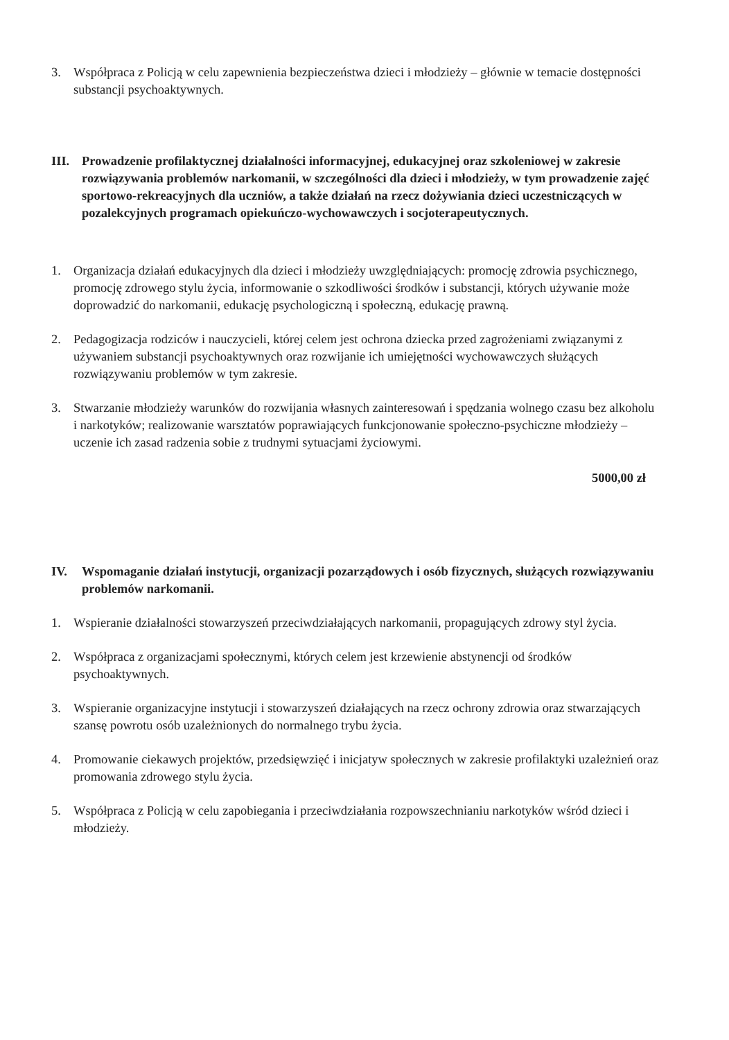3. Współpraca z Policją w celu zapewnienia bezpieczeństwa dzieci i młodzieży – głównie w temacie dostępności substancji psychoaktywnych.
III.
Prowadzenie profilaktycznej działalności informacyjnej, edukacyjnej oraz szkoleniowej w zakresie rozwiązywania problemów narkomanii, w szczególności dla dzieci i młodzieży, w tym prowadzenie zajęć sportowo-rekreacyjnych dla uczniów, a także działań na rzecz dożywiania dzieci uczestniczących w pozalekcyjnych programach opiekuńczo-wychowawczych i socjoterapeutycznych.
1. Organizacja działań edukacyjnych dla dzieci i młodzieży uwzględniających: promocję zdrowia psychicznego, promocję zdrowego stylu życia, informowanie o szkodliwości środków i substancji, których używanie może doprowadzić do narkomanii, edukację psychologiczną i społeczną, edukację prawną.
2. Pedagogizacja rodziców i nauczycieli, której celem jest ochrona dziecka przed zagrożeniami związanymi z używaniem substancji psychoaktywnych oraz rozwijanie ich umiejętności wychowawczych służących rozwiązywaniu problemów w tym zakresie.
3. Stwarzanie młodzieży warunków do rozwijania własnych zainteresowań i spędzania wolnego czasu bez alkoholu i narkotyków; realizowanie warsztatów poprawiających funkcjonowanie społeczno-psychiczne młodzieży – uczenie ich zasad radzenia sobie z trudnymi sytuacjami życiowymi.
5000,00 zł
IV. Wspomaganie działań instytucji, organizacji pozarządowych i osób fizycznych, służących rozwiązywaniu problemów narkomanii.
1. Wspieranie działalności stowarzyszeń przeciwdziałających narkomanii, propagujących zdrowy styl życia.
2. Współpraca z organizacjami społecznymi, których celem jest krzewienie abstynencji od środków psychoaktywnych.
3. Wspieranie organizacyjne instytucji i stowarzyszeń działających na rzecz ochrony zdrowia oraz stwarzających szansę powrotu osób uzależnionych do normalnego trybu życia.
4. Promowanie ciekawych projektów, przedsięwzięć i inicjatyw społecznych w zakresie profilaktyki uzależnień oraz promowania zdrowego stylu życia.
5. Współpraca z Policją w celu zapobiegania i przeciwdziałania rozpowszechnianiu narkotyków wśród dzieci i młodzieży.